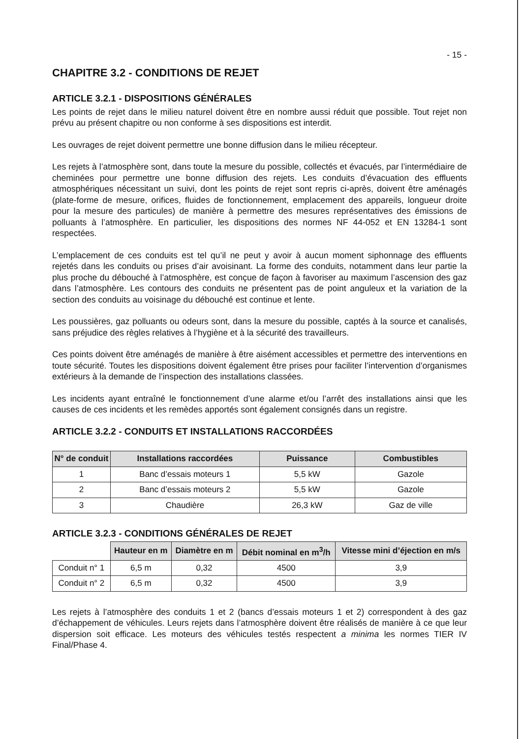- 15 -
CHAPITRE 3.2 - CONDITIONS DE REJET
ARTICLE 3.2.1 - DISPOSITIONS GÉNÉRALES
Les points de rejet dans le milieu naturel doivent être en nombre aussi réduit que possible. Tout rejet non prévu au présent chapitre ou non conforme à ses dispositions est interdit.
Les ouvrages de rejet doivent permettre une bonne diffusion dans le milieu récepteur.
Les rejets à l’atmosphère sont, dans toute la mesure du possible, collectés et évacués, par l’intermédiaire de cheminées pour permettre une bonne diffusion des rejets. Les conduits d’évacuation des effluents atmosphériques nécessitant un suivi, dont les points de rejet sont repris ci-après, doivent être aménagés (plate-forme de mesure, orifices, fluides de fonctionnement, emplacement des appareils, longueur droite pour la mesure des particules) de manière à permettre des mesures représentatives des émissions de polluants à l’atmosphère. En particulier, les dispositions des normes NF 44-052 et EN 13284-1 sont respectées.
L’emplacement de ces conduits est tel qu’il ne peut y avoir à aucun moment siphonnage des effluents rejetés dans les conduits ou prises d’air avoisinant. La forme des conduits, notamment dans leur partie la plus proche du débouché à l’atmosphère, est conçue de façon à favoriser au maximum l’ascension des gaz dans l’atmosphère. Les contours des conduits ne présentent pas de point anguleux et la variation de la section des conduits au voisinage du débouché est continue et lente.
Les poussières, gaz polluants ou odeurs sont, dans la mesure du possible, captés à la source et canalisés, sans préjudice des règles relatives à l’hygiène et à la sécurité des travailleurs.
Ces points doivent être aménagés de manière à être aisément accessibles et permettre des interventions en toute sécurité. Toutes les dispositions doivent également être prises pour faciliter l’intervention d’organismes extérieurs à la demande de l’inspection des installations classées.
Les incidents ayant entraîné le fonctionnement d’une alarme et/ou l’arrêt des installations ainsi que les causes de ces incidents et les remèdes apportés sont également consignés dans un registre.
ARTICLE 3.2.2 - CONDUITS ET INSTALLATIONS RACCORDÉES
| N° de conduit | Installations raccordées | Puissance | Combustibles |
| --- | --- | --- | --- |
| 1 | Banc d’essais moteurs 1 | 5,5 kW | Gazole |
| 2 | Banc d’essais moteurs 2 | 5,5 kW | Gazole |
| 3 | Chaudière | 26,3 kW | Gaz de ville |
ARTICLE 3.2.3 - CONDITIONS GÉNÉRALES DE REJET
| | Hauteur en m | Diamètre en m | Débit nominal en m<sup>3</sup>/h | Vitesse mini d’éjection en m/s |
| Conduit n° 1 | 6,5 m | 0,32 | 4500 | 3,9 |
| Conduit n° 2 | 6,5 m | 0,32 | 4500 | 3,9 |
Les rejets à l’atmosphère des conduits 1 et 2 (bancs d’essais moteurs 1 et 2) correspondent à des gaz d’échappement de véhicules. Leurs rejets dans l’atmosphère doivent être réalisés de manière à ce que leur dispersion soit efficace. Les moteurs des véhicules testés respectent a minima les normes TIER IV Final/Phase 4.